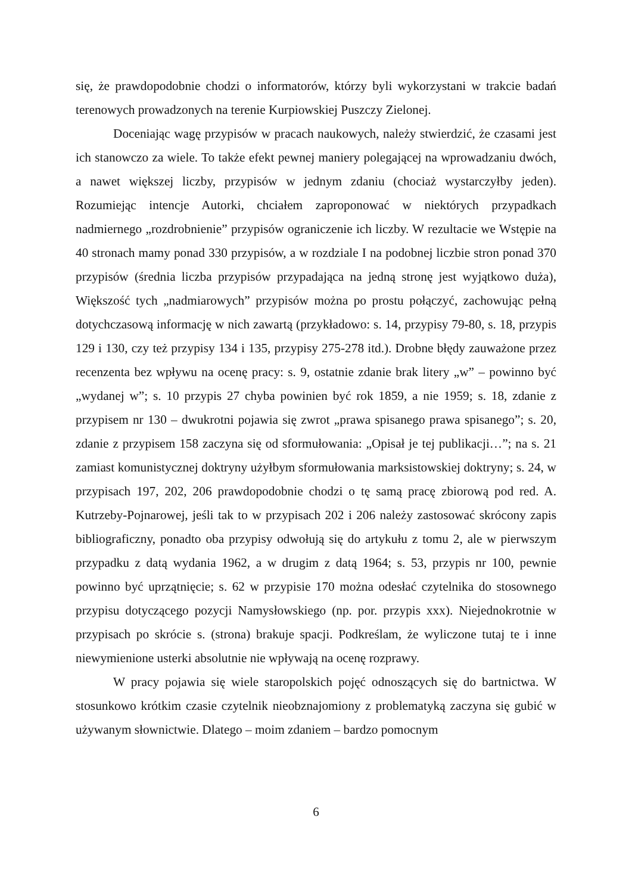się, że prawdopodobnie chodzi o informatorów, którzy byli wykorzystani w trakcie badań terenowych prowadzonych na terenie Kurpiowskiej Puszczy Zielonej.
Doceniając wagę przypisów w pracach naukowych, należy stwierdzić, że czasami jest ich stanowczo za wiele. To także efekt pewnej maniery polegającej na wprowadzaniu dwóch, a nawet większej liczby, przypisów w jednym zdaniu (chociaż wystarczyłby jeden). Rozumiejąc intencje Autorki, chciałem zaproponować w niektórych przypadkach nadmiernego „rozdrobnienie” przypisów ograniczenie ich liczby. W rezultacie we Wstępie na 40 stronach mamy ponad 330 przypisów, a w rozdziale I na podobnej liczbie stron ponad 370 przypisów (średnia liczba przypisów przypadająca na jedną stronę jest wyjątkowo duża), Większość tych „nadmiarowych” przypisów można po prostu połączyć, zachowując pełną dotychczasową informację w nich zawartą (przykładowo: s. 14, przypisy 79-80, s. 18, przypis 129 i 130, czy też przypisy 134 i 135, przypisy 275-278 itd.). Drobne błędy zauważone przez recenzenta bez wpływu na ocenę pracy: s. 9, ostatnie zdanie brak litery „w” – powinno być „wydanej w”; s. 10 przypis 27 chyba powinien być rok 1859, a nie 1959; s. 18, zdanie z przypisem nr 130 – dwukrotni pojawia się zwrot „prawa spisanego prawa spisanego”; s. 20, zdanie z przypisem 158 zaczyna się od sformułowania: „Opisał je tej publikacji…”; na s. 21 zamiast komunistycznej doktryny użyłbym sformułowania marksistowskiej doktryny; s. 24, w przypisach 197, 202, 206 prawdopodobnie chodzi o tę samą pracę zbiorową pod red. A. Kutrzeby-Pojnarowej, jeśli tak to w przypisach 202 i 206 należy zastosować skrócony zapis bibliograficzny, ponadto oba przypisy odwołują się do artykułu z tomu 2, ale w pierwszym przypadku z datą wydania 1962, a w drugim z datą 1964; s. 53, przypis nr 100, pewnie powinno być uprzątnięcie; s. 62 w przypisie 170 można odesłać czytelnika do stosownego przypisu dotyczącego pozycji Namysłowskiego (np. por. przypis xxx). Niejednokrotnie w przypisach po skrócie s. (strona) brakuje spacji. Podkreślam, że wyliczone tutaj te i inne niewymienione usterki absolutnie nie wpływają na ocenę rozprawy.
W pracy pojawia się wiele staropolskich pojęć odnoszących się do bartnictwa. W stosunkowo krótkim czasie czytelnik nieobznajomiony z problematyką zaczyna się gubić w używanym słownictwie. Dlatego – moim zdaniem – bardzo pomocnym
6